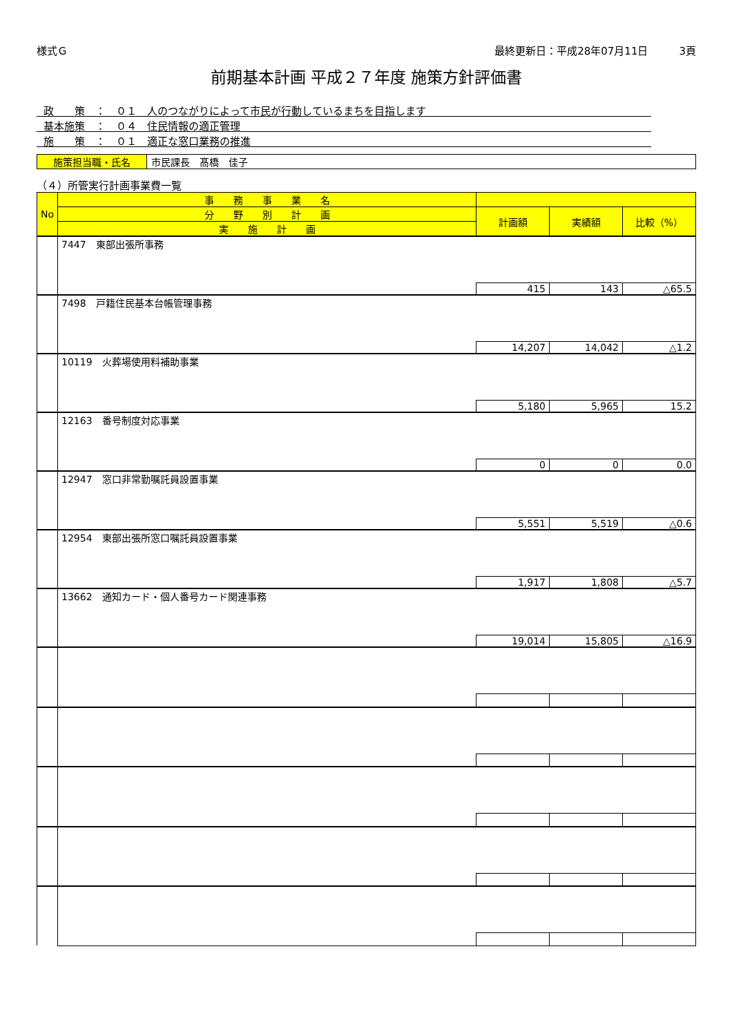様式Ｇ 最終更新日：平成28年07月11日　　　3頁
前期基本計画 平成２７年度 施策方針評価書
政　　策　：　０１　人のつながりによって市民が行動しているまちを目指します
基本施策　：　０４　住民情報の適正管理
施　　策　：　０１　適正な窓口業務の推進
施策担当職・氏名 市民課長　髙橋　佳子
（４）所管実行計画事業費一覧
| No | 事 務 事 業 名 | | | |
| --- | --- | --- | --- | --- |
| | 分 野 別 計 画 | 計画額 | 実績額 | 比較（%） |
| | 実 施 計 画 | | | |
| | 7447 東部出張所事務 | | | |
| | | 415 | 143 | △65.5 |
| | 7498 戸籍住民基本台帳管理事務 | | | |
| | | 14,207 | 14,042 | △1.2 |
| | 10119 火葬場使用料補助事業 | | | |
| | | 5,180 | 5,965 | 15.2 |
| | 12163 番号制度対応事業 | | | |
| | | 0 | 0 | 0.0 |
| | 12947 窓口非常勤嘱託員設置事業 | | | |
| | | 5,551 | 5,519 | △0.6 |
| | 12954 東部出張所窓口嘱託員設置事業 | | | |
| | | 1,917 | 1,808 | △5.7 |
| | 13662 通知カード・個人番号カード関連事務 | | | |
| | | 19,014 | 15,805 | △16.9 |